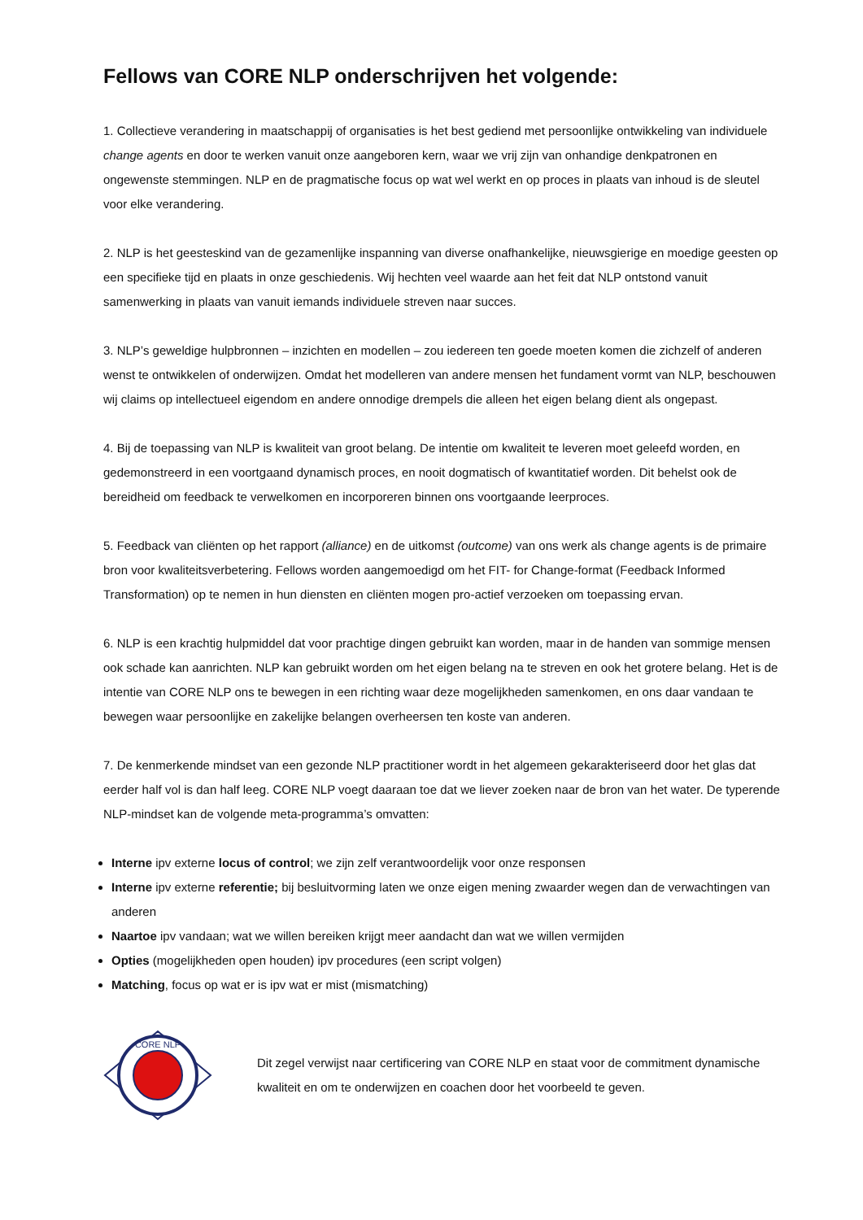Fellows van CORE NLP onderschrijven het volgende:
1. Collectieve verandering in maatschappij of organisaties is het best gediend met persoonlijke ontwikkeling van individuele change agents en door te werken vanuit onze aangeboren kern, waar we vrij zijn van onhandige denkpatronen en ongewenste stemmingen. NLP en de pragmatische focus op wat wel werkt en op proces in plaats van inhoud is de sleutel voor elke verandering.
2. NLP is het geesteskind van de gezamenlijke inspanning van diverse onafhankelijke, nieuwsgierige en moedige geesten op een specifieke tijd en plaats in onze geschiedenis. Wij hechten veel waarde aan het feit dat NLP ontstond vanuit samenwerking in plaats van vanuit iemands individuele streven naar succes.
3. NLP’s geweldige hulpbronnen – inzichten en modellen – zou iedereen ten goede moeten komen die zichzelf of anderen wenst te ontwikkelen of onderwijzen. Omdat het modelleren van andere mensen het fundament vormt van NLP, beschouwen wij claims op intellectueel eigendom en andere onnodige drempels die alleen het eigen belang dient als ongepast.
4. Bij de toepassing van NLP is kwaliteit van groot belang. De intentie om kwaliteit te leveren moet geleefd worden, en gedemonstreerd in een voortgaand dynamisch proces, en nooit dogmatisch of kwantitatief worden. Dit behelst ook de bereidheid om feedback te verwelkomen en incorporeren binnen ons voortgaande leerproces.
5. Feedback van cliënten op het rapport (alliance) en de uitkomst (outcome) van ons werk als change agents is de primaire bron voor kwaliteitsverbetering. Fellows worden aangemoedigd om het FIT- for Change-format (Feedback Informed Transformation) op te nemen in hun diensten en cliënten mogen pro-actief verzoeken om toepassing ervan.
6. NLP is een krachtig hulpmiddel dat voor prachtige dingen gebruikt kan worden, maar in de handen van sommige mensen ook schade kan aanrichten. NLP kan gebruikt worden om het eigen belang na te streven en ook het grotere belang. Het is de intentie van CORE NLP ons te bewegen in een richting waar deze mogelijkheden samenkomen, en ons daar vandaan te bewegen waar persoonlijke en zakelijke belangen overheersen ten koste van anderen.
7. De kenmerkende mindset van een gezonde NLP practitioner wordt in het algemeen gekarakteriseerd door het glas dat eerder half vol is dan half leeg. CORE NLP voegt daaraan toe dat we liever zoeken naar de bron van het water. De typerende NLP-mindset kan de volgende meta-programma’s omvatten:
Interne ipv externe locus of control; we zijn zelf verantwoordelijk voor onze responsen
Interne ipv externe referentie; bij besluitvorming laten we onze eigen mening zwaarder wegen dan de verwachtingen van anderen
Naartoe ipv vandaan; wat we willen bereiken krijgt meer aandacht dan wat we willen vermijden
Opties (mogelijkheden open houden) ipv procedures (een script volgen)
Matching, focus op wat er is ipv wat er mist (mismatching)
CORE NLP
Dit zegel verwijst naar certificering van CORE NLP en staat voor de commitment dynamische kwaliteit en om te onderwijzen en coachen door het voorbeeld te geven.